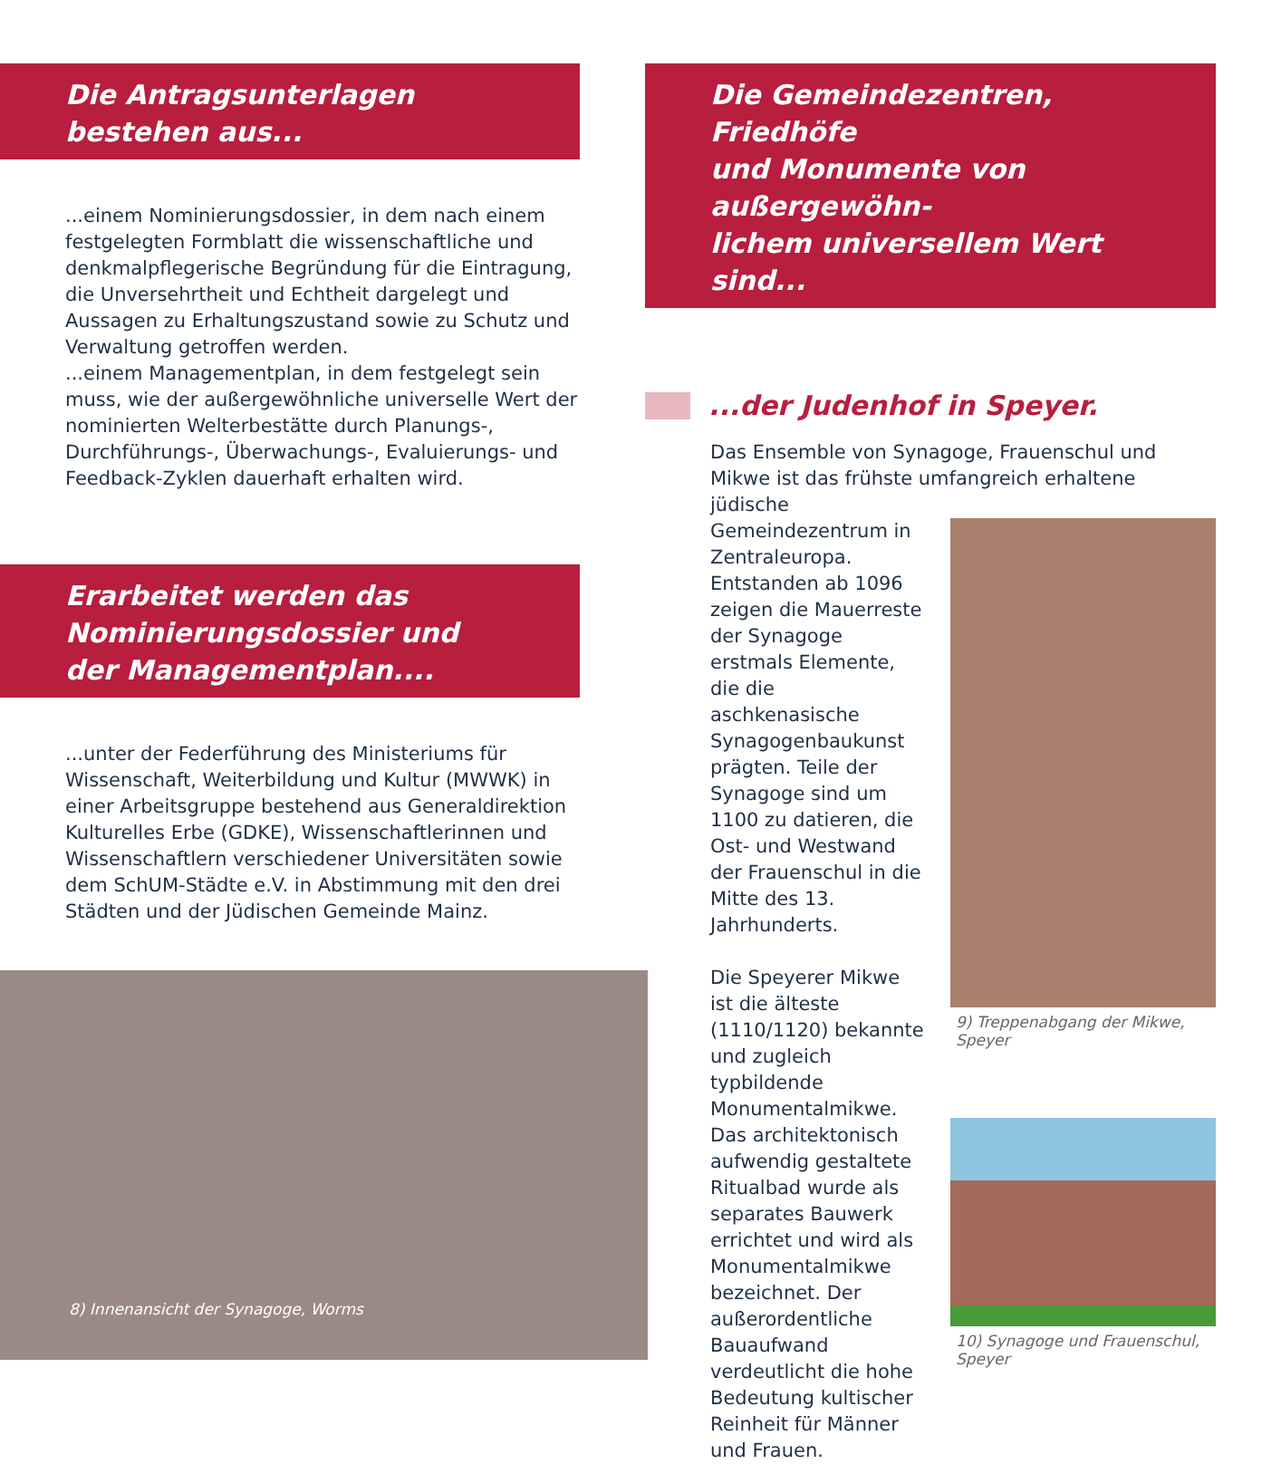Die Antragsunterlagen
bestehen aus...
...einem Nominierungsdossier, in dem nach einem festgelegten Formblatt die wissenschaftliche und denkmalpflegerische Begründung für die Eintragung, die Unversehrtheit und Echtheit dargelegt und Aussagen zu Erhaltungszustand sowie zu Schutz und Verwaltung getroffen werden.
...einem Managementplan, in dem festgelegt sein muss, wie der außergewöhnliche universelle Wert der nominierten Welterbestätte durch Planungs-, Durchführungs-, Überwachungs-, Evaluierungs- und Feedback-Zyklen dauerhaft erhalten wird.
Erarbeitet werden das
Nominierungsdossier und
der Managementplan....
...unter der Federführung des Ministeriums für Wissenschaft, Weiterbildung und Kultur (MWWK) in einer Arbeitsgruppe bestehend aus Generaldirektion Kulturelles Erbe (GDKE), Wissenschaftlerinnen und Wissenschaftlern verschiedener Universitäten sowie dem SchUM-Städte e.V. in Abstimmung mit den drei Städten und der Jüdischen Gemeinde Mainz.
8) Innenansicht der Synagoge, Worms
Die Gemeindezentren, Friedhöfe
und Monumente von außergewöhn-
lichem universellem Wert sind...
...der Judenhof in Speyer.
Das Ensemble von Synagoge, Frauenschul und Mikwe ist das frühste umfangreich erhaltene jüdische
Gemeindezentrum in Zentraleuropa. Entstanden ab 1096 zeigen die Mauerreste der Synagoge erstmals Elemente, die die aschkenasische Synagogenbaukunst prägten. Teile der Synagoge sind um 1100 zu datieren, die Ost- und Westwand der Frauenschul in die Mitte des 13. Jahrhunderts.
Die Speyerer Mikwe ist die älteste (1110/1120) bekannte und zugleich typbildende Monumentalmikwe. Das architektonisch aufwendig gestaltete Ritualbad wurde als separates Bauwerk errichtet und wird als Monumentalmikwe bezeichnet. Der außerordentliche Bauaufwand verdeutlicht die hohe Bedeutung kultischer Reinheit für Männer und Frauen.
9) Treppenabgang der Mikwe, Speyer
10) Synagoge und Frauenschul, Speyer